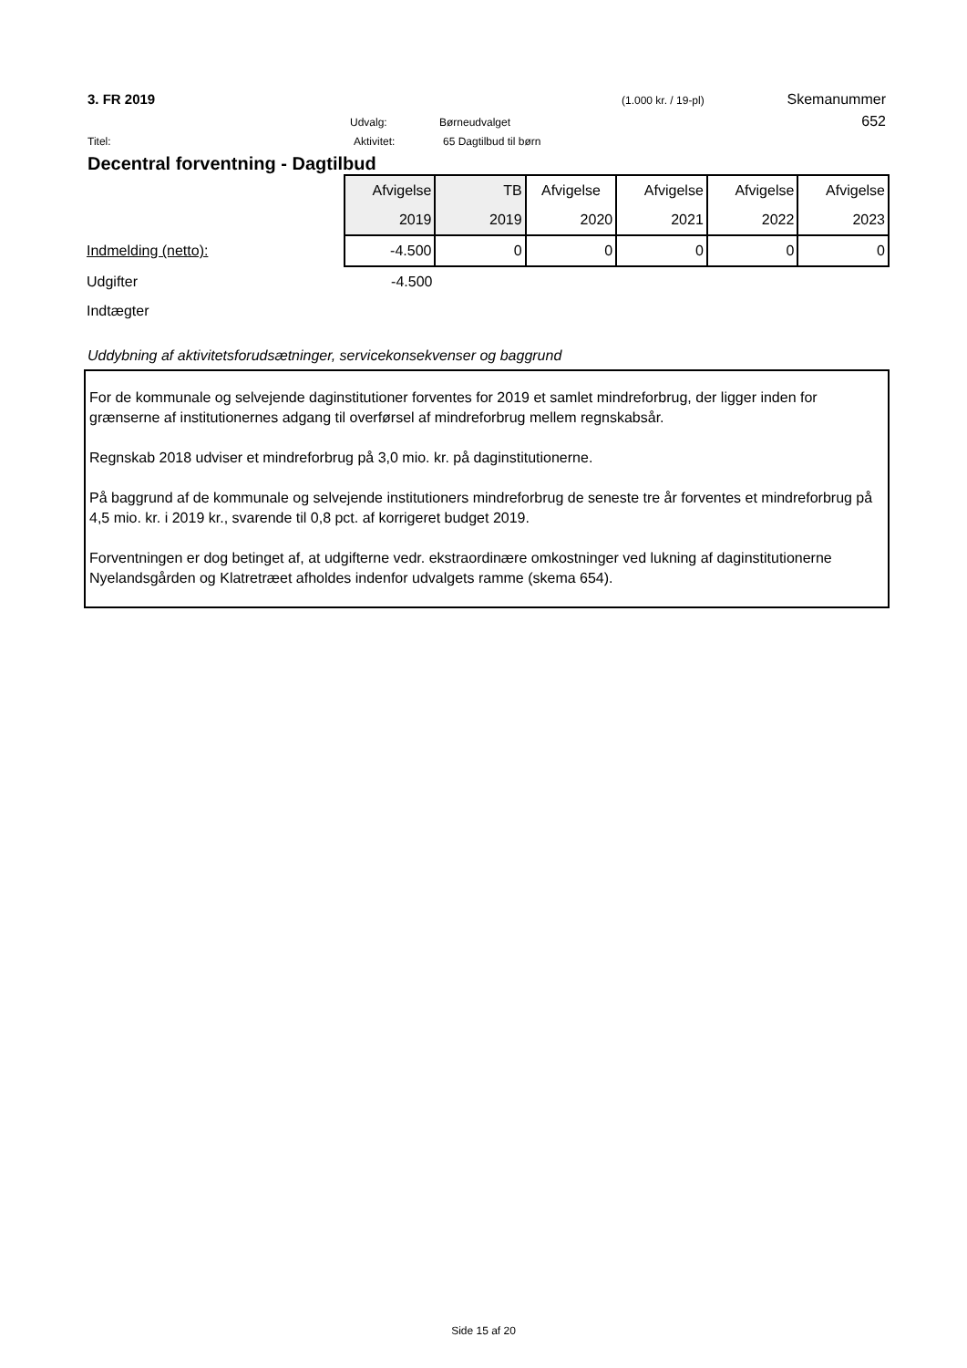3. FR 2019
(1.000 kr. / 19-pl)
Skemanummer
Udvalg: Børneudvalget
652
Titel: Aktivitet: 65 Dagtilbud til børn
Decentral forventning - Dagtilbud
| | Afvigelse | TB | Afvigelse | Afvigelse | Afvigelse | Afvigelse |
| --- | --- | --- | --- | --- | --- | --- |
| | 2019 | 2019 | 2020 | 2021 | 2022 | 2023 |
| Indmelding (netto): | -4.500 | 0 | 0 | 0 | 0 | 0 |
| Udgifter | -4.500 | | | | | |
| Indtægter | | | | | | |
Uddybning af aktivitetsforudsætninger, servicekonsekvenser og baggrund
For de kommunale og selvejende daginstitutioner forventes for 2019 et samlet mindreforbrug, der ligger inden for grænserne af institutionernes adgang til overførsel af mindreforbrug mellem regnskabsår.
Regnskab 2018 udviser et mindreforbrug på 3,0 mio. kr. på daginstitutionerne.
På baggrund af de kommunale og selvejende institutioners mindreforbrug de seneste tre år forventes et mindreforbrug på 4,5 mio. kr. i 2019 kr., svarende til 0,8 pct. af korrigeret budget 2019.
Forventningen er dog betinget af, at udgifterne vedr. ekstraordinære omkostninger ved lukning af daginstitutionerne Nyelandsgården og Klatretræet afholdes indenfor udvalgets ramme (skema 654).
Side 15 af 20